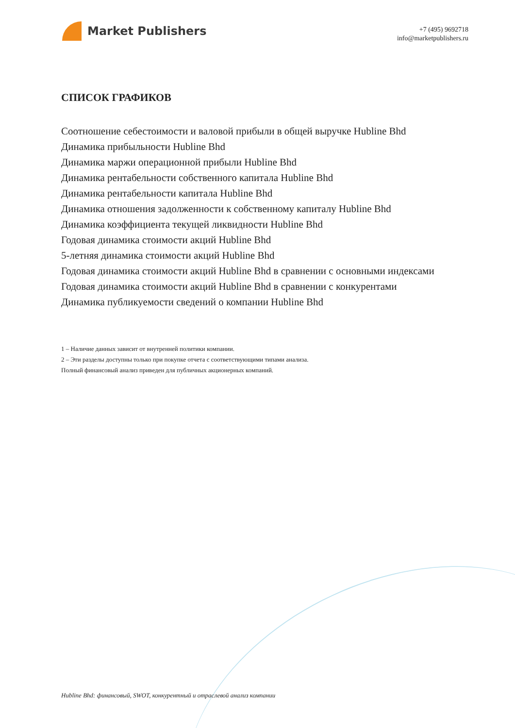Market Publishers
+7 (495) 9692718
info@marketpublishers.ru
СПИСОК ГРАФИКОВ
Соотношение себестоимости и валовой прибыли в общей выручке Hubline Bhd
Динамика прибыльности Hubline Bhd
Динамика маржи операционной прибыли Hubline Bhd
Динамика рентабельности собственного капитала Hubline Bhd
Динамика рентабельности капитала Hubline Bhd
Динамика отношения задолженности к собственному капиталу Hubline Bhd
Динамика коэффициента текущей ликвидности Hubline Bhd
Годовая динамика стоимости акций Hubline Bhd
5-летняя динамика стоимости акций Hubline Bhd
Годовая динамика стоимости акций Hubline Bhd в сравнении с основными индексами
Годовая динамика стоимости акций Hubline Bhd в сравнении с конкурентами
Динамика публикуемости сведений о компании Hubline Bhd
1 – Наличие данных зависит от внутренней политики компании.
2 – Эти разделы доступны только при покупке отчета с соответствующими типами анализа.
Полный финансовый анализ приведен для публичных акционерных компаний.
Hubline Bhd: финансовый, SWOT, конкурентный и отраслевой анализ компании